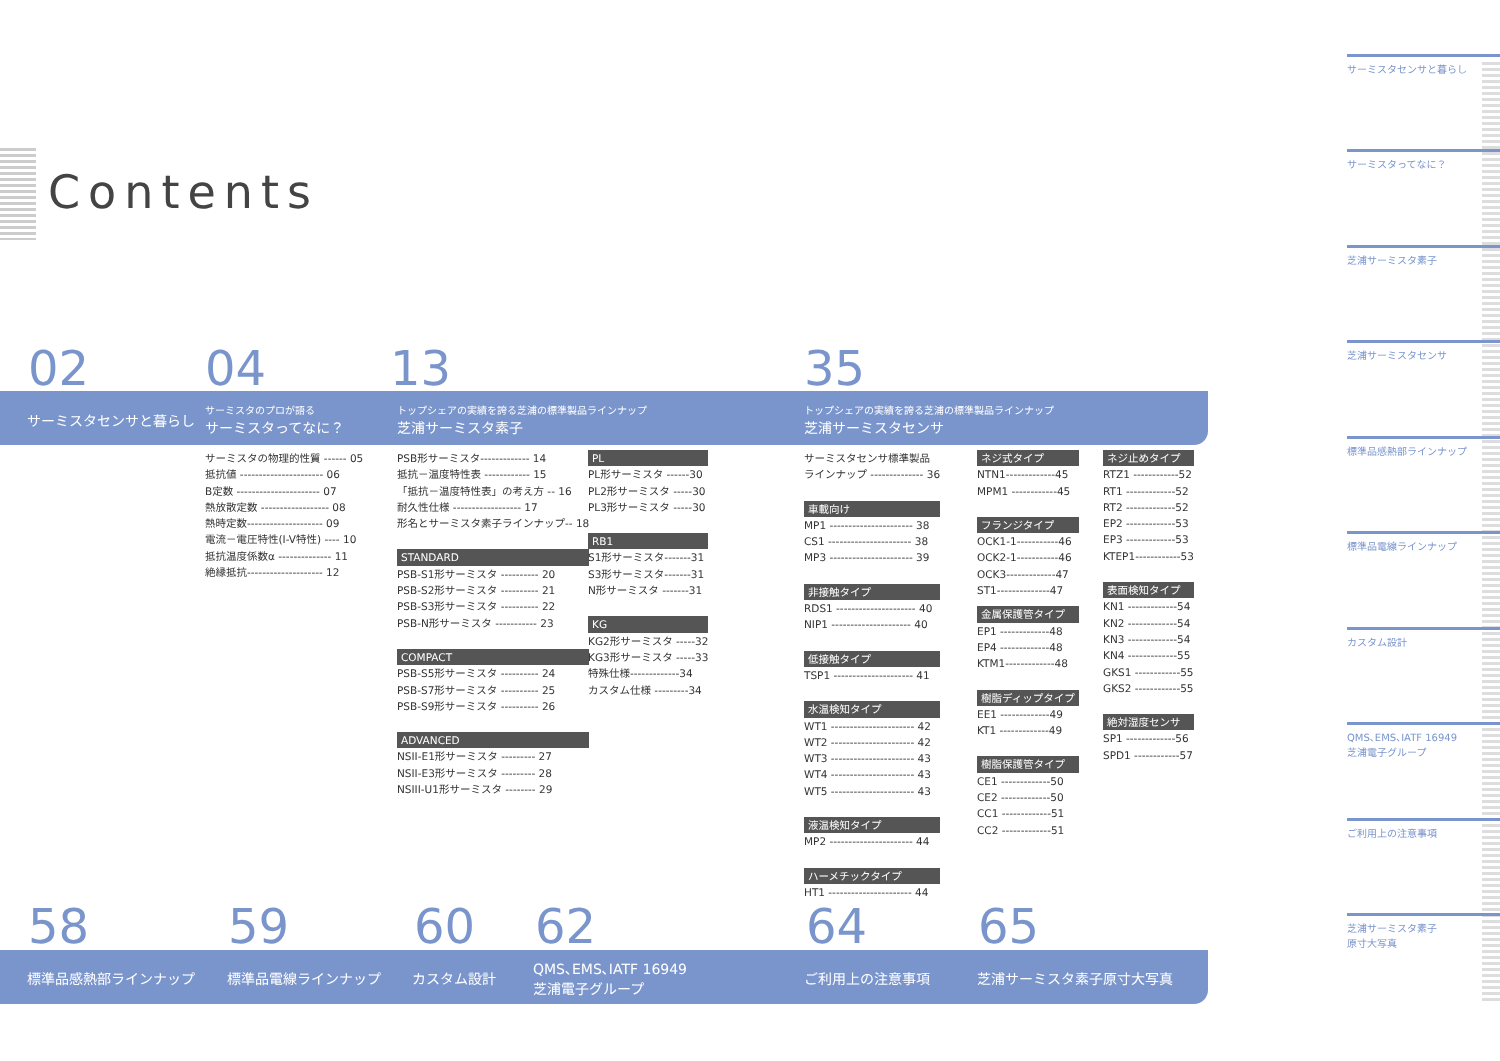Contents
02 04 13 35
サーミスタセンサと暮らし
サーミスタのプロが語る
サーミスタってなに？
トップシェアの実績を誇る芝浦の標準製品ラインナップ
芝浦サーミスタ素子
トップシェアの実績を誇る芝浦の標準製品ラインナップ
芝浦サーミスタセンサ
サーミスタの物理的性質 ------ 05
抵抗値 ---------------------- 06
B定数 ---------------------- 07
熱放散定数 ------------------ 08
熱時定数-------------------- 09
電流－電圧特性(I-V特性) ---- 10
抵抗温度係数α -------------- 11
絶縁抵抗-------------------- 12
PSB形サーミスタ------------- 14
抵抗－温度特性表 ------------ 15
「抵抗－温度特性表」の考え方 -- 16
耐久性仕様 ------------------ 17
形名とサーミスタ素子ラインナップ-- 18
STANDARD
PSB-S1形サーミスタ ---------- 20
PSB-S2形サーミスタ ---------- 21
PSB-S3形サーミスタ ---------- 22
PSB-N形サーミスタ ----------- 23
COMPACT
PSB-S5形サーミスタ ---------- 24
PSB-S7形サーミスタ ---------- 25
PSB-S9形サーミスタ ---------- 26
ADVANCED
NSII-E1形サーミスタ --------- 27
NSII-E3形サーミスタ --------- 28
NSIII-U1形サーミスタ -------- 29
PL
PL形サーミスタ ------30
PL2形サーミスタ -----30
PL3形サーミスタ -----30
RB1
S1形サーミスタ-------31
S3形サーミスタ-------31
N形サーミスタ -------31
KG
KG2形サーミスタ -----32
KG3形サーミスタ -----33
特殊仕様-------------34
カスタム仕様 ---------34
サーミスタセンサ標準製品
ラインナップ -------------- 36
車載向け
MP1 ---------------------- 38
CS1 ---------------------- 38
MP3 ---------------------- 39
非接触タイプ
RDS1 --------------------- 40
NIP1 --------------------- 40
低接触タイプ
TSP1 --------------------- 41
水温検知タイプ
WT1 ---------------------- 42
WT2 ---------------------- 42
WT3 ---------------------- 43
WT4 ---------------------- 43
WT5 ---------------------- 43
液温検知タイプ
MP2 ---------------------- 44
ハーメチックタイプ
HT1 ---------------------- 44
ネジ式タイプ
NTN1-------------45
MPM1 ------------45
フランジタイプ
OCK1-1-----------46
OCK2-1-----------46
OCK3-------------47
ST1--------------47
金属保護管タイプ
EP1 -------------48
EP4 -------------48
KTM1-------------48
樹脂ディップタイプ
EE1 -------------49
KT1 -------------49
樹脂保護管タイプ
CE1 -------------50
CE2 -------------50
CC1 -------------51
CC2 -------------51
ネジ止めタイプ
RTZ1 ------------52
RT1 -------------52
RT2 -------------52
EP2 -------------53
EP3 -------------53
KTEP1------------53
表面検知タイプ
KN1 -------------54
KN2 -------------54
KN3 -------------54
KN4 -------------55
GKS1 ------------55
GKS2 ------------55
絶対湿度センサ
SP1 -------------56
SPD1 ------------57
58 59 60 62 64 65
標準品感熱部ラインナップ 標準品電線ラインナップ カスタム設計
QMS､EMS､IATF 16949
芝浦電子グループ
ご利用上の注意事項 芝浦サーミスタ素子原寸大写真
サーミスタセンサと暮らし
サーミスタってなに？
芝浦サーミスタ素子
芝浦サーミスタセンサ
標準品感熱部ラインナップ
標準品電線ラインナップ
カスタム設計
QMS､EMS､IATF 16949
芝浦電子グループ
ご利用上の注意事項
芝浦サーミスタ素子
原寸大写真